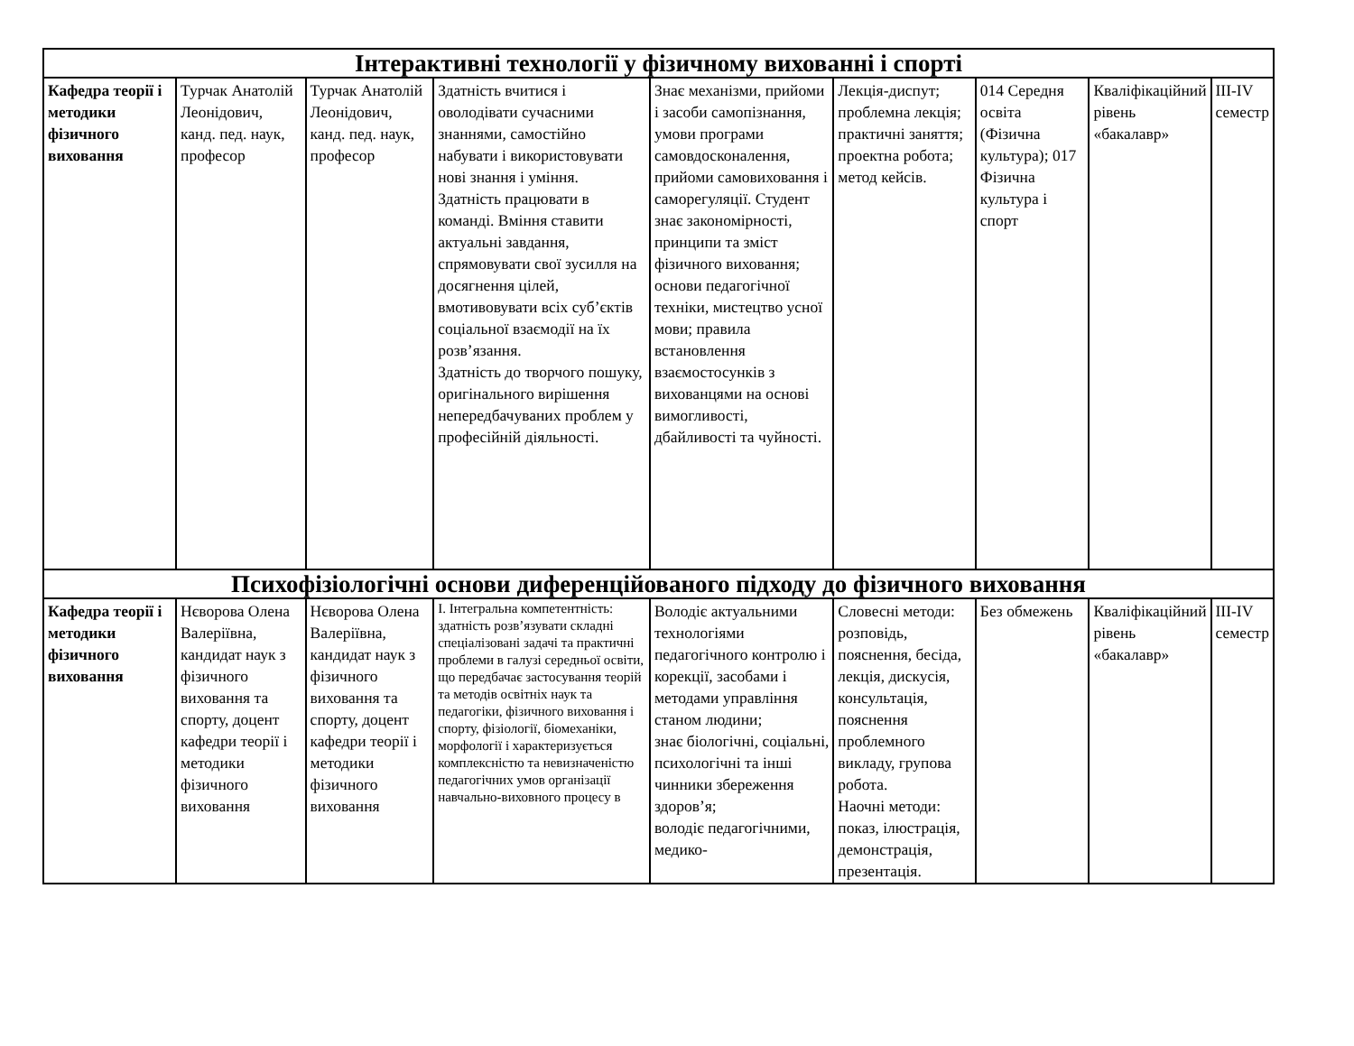| Інтерактивні технології у фізичному вихованні і спорті | | | | | | | | |
| Кафедра теорії і методики фізичного виховання | Турчак Анатолій Леонідович, канд. пед. наук, професор | Турчак Анатолій Леонідович, канд. пед. наук, професор | Здатність вчитися і оволодівати сучасними знаннями, самостійно набувати і використовувати нові знання і уміння. Здатність працювати в команді. Вміння ставити актуальні завдання, спрямовувати свої зусилля на досягнення цілей, вмотивовувати всіх суб’єктів соціальної взаємодії на їх розв’язання. Здатність до творчого пошуку, оригінального вирішення непередбачуваних проблем у професійній діяльності. | Знає механізми, прийоми і засоби самопізнання, умови програми самовдосконалення, прийоми самовиховання і саморегуляції. Студент знає закономірності, принципи та зміст фізичного виховання; основи педагогічної техніки, мистецтво усної мови; правила встановлення взаємостосунків з вихованцями на основі вимогливості, дбайливості та чуйності. | Лекція-диспут; проблемна лекція; практичні заняття; проектна робота; метод кейсів. | 014 Середня освіта (Фізична культура); 017 Фізична культура і спорт | Кваліфікаційний рівень «бакалавр» | III-IV семестр |
| Психофізіологічні основи диференційованого підходу до фізичного виховання | | | | | | | | |
| Кафедра теорії і методики фізичного виховання | Нєворова Олена Валеріївна, кандидат наук з фізичного виховання та спорту, доцент кафедри теорії і методики фізичного виховання | Нєворова Олена Валеріївна, кандидат наук з фізичного виховання та спорту, доцент кафедри теорії і методики фізичного виховання | І. Інтегральна компетентність: здатність розв’язувати складні спеціалізовані задачі та практичні проблеми в галузі середньої освіти, що передбачає застосування теорій та методів освітніх наук та педагогіки, фізичного виховання і спорту, фізіології, біомеханіки, морфології і характеризується комплексністю та невизначеністю педагогічних умов організації навчально-виховного процесу в | Володіє актуальними технологіями педагогічного контролю і корекції, засобами і методами управління станом людини; знає біологічні, соціальні, психологічні та інші чинники збереження здоров’я; володіє педагогічними, медико- | Словесні методи: розповідь, пояснення, бесіда, лекція, дискусія, консультація, пояснення проблемного викладу, групова робота. Наочні методи: показ, ілюстрація, демонстрація, презентація. | Без обмежень | Кваліфікаційний рівень «бакалавр» | III-IV семестр |